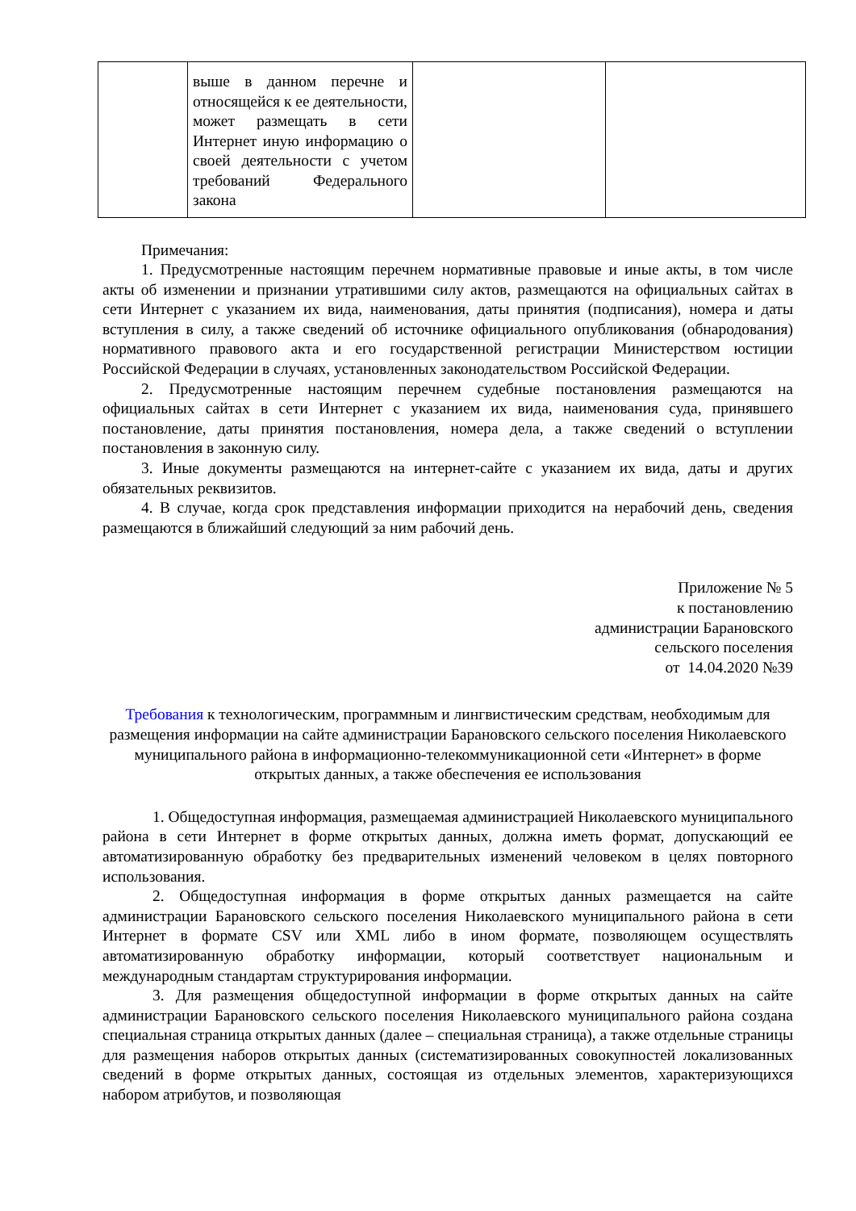| | выше в данном перечне и относящейся к ее деятельности, может размещать в сети Интернет иную информацию о своей деятельности с учетом требований Федерального закона | | |
Примечания:
1. Предусмотренные настоящим перечнем нормативные правовые и иные акты, в том числе акты об изменении и признании утратившими силу актов, размещаются на официальных сайтах в сети Интернет с указанием их вида, наименования, даты принятия (подписания), номера и даты вступления в силу, а также сведений об источнике официального опубликования (обнародования) нормативного правового акта и его государственной регистрации Министерством юстиции Российской Федерации в случаях, установленных законодательством Российской Федерации.
2. Предусмотренные настоящим перечнем судебные постановления размещаются на официальных сайтах в сети Интернет с указанием их вида, наименования суда, принявшего постановление, даты принятия постановления, номера дела, а также сведений о вступлении постановления в законную силу.
3. Иные документы размещаются на интернет-сайте с указанием их вида, даты и других обязательных реквизитов.
4. В случае, когда срок представления информации приходится на нерабочий день, сведения размещаются в ближайший следующий за ним рабочий день.
Приложение № 5
к постановлению
администрации Барановского
сельского поселения
от 14.04.2020 №39
Требования к технологическим, программным и лингвистическим средствам, необходимым для размещения информации на сайте администрации Барановского сельского поселения Николаевского муниципального района в информационно-телекоммуникационной сети «Интернет» в форме открытых данных, а также обеспечения ее использования
1. Общедоступная информация, размещаемая администрацией Николаевского муниципального района в сети Интернет в форме открытых данных, должна иметь формат, допускающий ее автоматизированную обработку без предварительных изменений человеком в целях повторного использования.
2. Общедоступная информация в форме открытых данных размещается на сайте администрации Барановского сельского поселения Николаевского муниципального района в сети Интернет в формате CSV или XML либо в ином формате, позволяющем осуществлять автоматизированную обработку информации, который соответствует национальным и международным стандартам структурирования информации.
3. Для размещения общедоступной информации в форме открытых данных на сайте администрации Барановского сельского поселения Николаевского муниципального района создана специальная страница открытых данных (далее – специальная страница), а также отдельные страницы для размещения наборов открытых данных (систематизированных совокупностей локализованных сведений в форме открытых данных, состоящая из отдельных элементов, характеризующихся набором атрибутов, и позволяющая